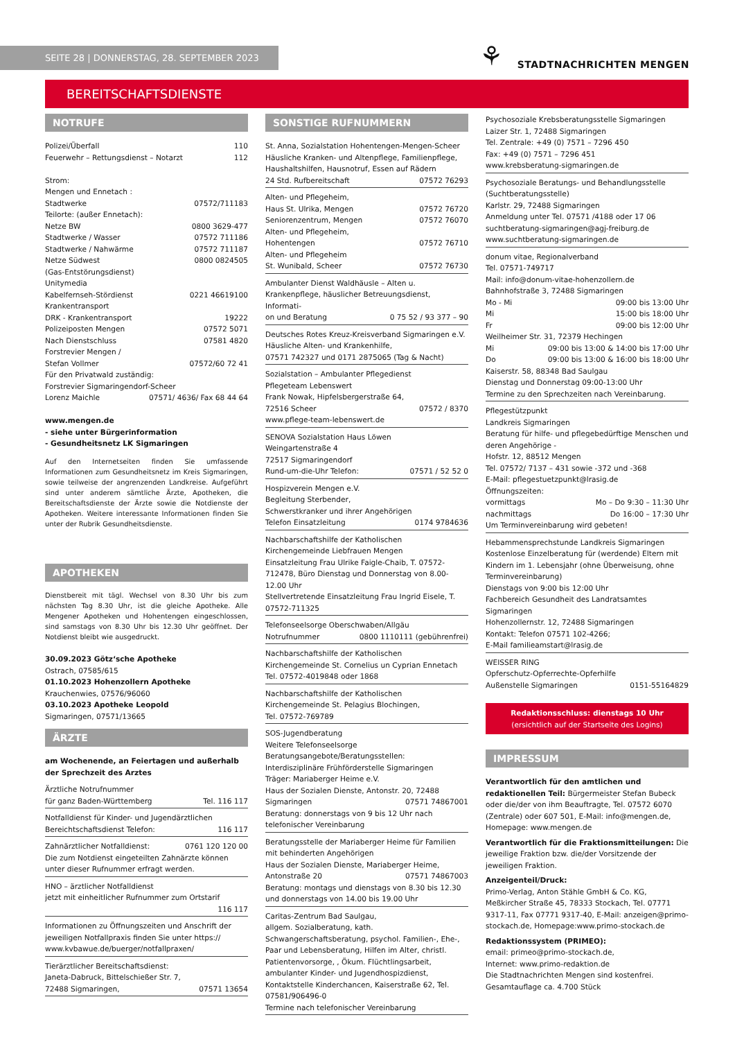SEITE 28 | DONNERSTAG, 28. SEPTEMBER 2023
⚘ STADTNACHRICHTEN MENGEN
BEREITSCHAFTSDIENSTE
NOTRUFE
Polizei/Überfall 110
Feuerwehr – Rettungsdienst – Notarzt 112
Strom:
Mengen und Ennetach :
Stadtwerke 07572/711183
Teilorte: (außer Ennetach):
Netze BW 0800 3629-477
Stadtwerke / Wasser 07572 711186
Stadtwerke / Nahwärme 07572 711187
Netze Südwest 0800 0824505
(Gas-Entstörungsdienst)
Unitymedia
Kabelfernseh-Stördienst 0221 46619100
Krankentransport
DRK - Krankentransport 19222
Polizeiposten Mengen 07572 5071
Nach Dienstschluss 07581 4820
Forstrevier Mengen /
Stefan Vollmer 07572/60 72 41
Für den Privatwald zuständig:
Forstrevier Sigmaringendorf-Scheer
Lorenz Maichle 07571/ 4636/ Fax 68 44 64
www.mengen.de
- siehe unter Bürgerinformation
- Gesundheitsnetz LK Sigmaringen
Auf den Internetseiten finden Sie umfassende Informationen zum Gesundheitsnetz im Kreis Sigmaringen, sowie teilweise der angrenzenden Landkreise. Aufgeführt sind unter anderem sämtliche Ärzte, Apotheken, die Bereitschaftsdienste der Ärzte sowie die Notdienste der Apotheken. Weitere interessante Informationen finden Sie unter der Rubrik Gesundheitsdienste.
APOTHEKEN
Dienstbereit mit tägl. Wechsel von 8.30 Uhr bis zum nächsten Tag 8.30 Uhr, ist die gleiche Apotheke. Alle Mengener Apotheken und Hohentengen eingeschlossen, sind samstags von 8.30 Uhr bis 12.30 Uhr geöffnet. Der Notdienst bleibt wie ausgedruckt.
30.09.2023 Götz‘sche Apotheke
Ostrach, 07585/615
01.10.2023 Hohenzollern Apotheke
Krauchenwies, 07576/96060
03.10.2023 Apotheke Leopold
Sigmaringen, 07571/13665
ÄRZTE
am Wochenende, an Feiertagen und außerhalb der Sprechzeit des Arztes
Ärztliche Notrufnummer
für ganz Baden-Württemberg Tel. 116 117
Notfalldienst für Kinder- und Jugendärztlichen
Bereichtschaftsdienst Telefon: 116 117
Zahnärztlicher Notfalldienst: 0761 120 120 00
Die zum Notdienst eingeteilten Zahnärzte können unter dieser Rufnummer erfragt werden.
HNO – ärztlicher Notfalldienst
jetzt mit einheitlicher Rufnummer zum Ortstarif
116 117
Informationen zu Öffnungszeiten und Anschrift der jeweiligen Notfallpraxis finden Sie unter https:// www.kvbawue.de/buerger/notfallpraxen/
Tierärztlicher Bereitschaftsdienst:
Janeta-Dabruck, Bittelschießer Str. 7,
72488 Sigmaringen, 07571 13654
SONSTIGE RUFNUMMERN
St. Anna, Sozialstation Hohentengen-Mengen-Scheer
Häusliche Kranken- und Altenpflege, Familienpflege, Haushaltshilfen, Hausnotruf, Essen auf Rädern
24 Std. Rufbereitschaft 07572 76293
Alten- und Pflegeheim,
Haus St. Ulrika, Mengen 07572 76720
Seniorenzentrum, Mengen 07572 76070
Alten- und Pflegeheim,
Hohentengen 07572 76710
Alten- und Pflegeheim
St. Wunibald, Scheer 07572 76730
Ambulanter Dienst Waldhäusle – Alten u. Krankenpflege, häuslicher Betreuungsdienst, Informati-
on und Beratung 0 75 52 / 93 377 – 90
Deutsches Rotes Kreuz-Kreisverband Sigmaringen e.V.
Häusliche Alten- und Krankenhilfe,
07571 742327 und 0171 2875065 (Tag & Nacht)
Sozialstation – Ambulanter Pflegedienst
Pflegeteam Lebenswert
Frank Nowak, Hipfelsbergerstraße 64,
72516 Scheer 07572 / 8370
www.pflege-team-lebenswert.de
SENOVA Sozialstation Haus Löwen
Weingartenstraße 4
72517 Sigmaringendorf
Rund-um-die-Uhr Telefon: 07571 / 52 52 0
Hospizverein Mengen e.V.
Begleitung Sterbender,
Schwerstkranker und ihrer Angehörigen
Telefon Einsatzleitung 0174 9784636
Nachbarschaftshilfe der Katholischen Kirchengemeinde Liebfrauen Mengen
Einsatzleitung Frau Ulrike Faigle-Chaib, T. 07572-712478, Büro Dienstag und Donnerstag von 8.00-12.00 Uhr
Stellvertretende Einsatzleitung Frau Ingrid Eisele, T. 07572-711325
Telefonseelsorge Oberschwaben/Allgäu
Notrufnummer 0800 1110111 (gebührenfrei)
Nachbarschaftshilfe der Katholischen Kirchengemeinde St. Cornelius un Cyprian Ennetach
Tel. 07572-4019848 oder 1868
Nachbarschaftshilfe der Katholischen Kirchengemeinde St. Pelagius Blochingen,
Tel. 07572-769789
SOS-Jugendberatung
Weitere Telefonseelsorge
Beratungsangebote/Beratungsstellen:
Interdisziplinäre Frühförderstelle Sigmaringen
Träger: Mariaberger Heime e.V.
Haus der Sozialen Dienste, Antonstr. 20, 72488
Sigmaringen 07571 74867001
Beratung: donnerstags von 9 bis 12 Uhr nach telefonischer Vereinbarung
Beratungsstelle der Mariaberger Heime für Familien mit behinderten Angehörigen
Haus der Sozialen Dienste, Mariaberger Heime,
Antonstraße 20 07571 74867003
Beratung: montags und dienstags von 8.30 bis 12.30 und donnerstags von 14.00 bis 19.00 Uhr
Caritas-Zentrum Bad Saulgau,
allgem. Sozialberatung, kath. Schwangerschaftsberatung, psychol. Familien-, Ehe-, Paar und Lebensberatung, Hilfen im Alter, christl. Patientenvorsorge, , Ökum. Flüchtlingsarbeit, ambulanter Kinder- und Jugendhospizdienst, Kontaktstelle Kinderchancen, Kaiserstraße 62, Tel. 07581/906496-0
Termine nach telefonischer Vereinbarung
Psychosoziale Krebsberatungsstelle Sigmaringen
Laizer Str. 1, 72488 Sigmaringen
Tel. Zentrale: +49 (0) 7571 – 7296 450
Fax: +49 (0) 7571 – 7296 451
www.krebsberatung-sigmaringen.de
Psychosoziale Beratungs- und Behandlungsstelle (Suchtberatungsstelle)
Karlstr. 29, 72488 Sigmaringen
Anmeldung unter Tel. 07571 /4188 oder 17 06
suchtberatung-sigmaringen@agj-freiburg.de
www.suchtberatung-sigmaringen.de
donum vitae, Regionalverband
Tel. 07571-749717
Mail: info@donum-vitae-hohenzollern.de
Bahnhofstraße 3, 72488 Sigmaringen
Mo - Mi 09:00 bis 13:00 Uhr
Mi 15:00 bis 18:00 Uhr
Fr 09:00 bis 12:00 Uhr
Weilheimer Str. 31, 72379 Hechingen
Mi 09:00 bis 13:00 & 14:00 bis 17:00 Uhr
Do 09:00 bis 13:00 & 16:00 bis 18:00 Uhr
Kaiserstr. 58, 88348 Bad Saulgau
Dienstag und Donnerstag 09:00-13:00 Uhr
Termine zu den Sprechzeiten nach Vereinbarung.
Pflegestützpunkt
Landkreis Sigmaringen
Beratung für hilfe- und pflegebedürftige Menschen und deren Angehörige -
Hofstr. 12, 88512 Mengen
Tel. 07572/ 7137 – 431 sowie -372 und -368
E-Mail: pflegestuetzpunkt@lrasig.de
Öffnungszeiten:
vormittags Mo – Do 9:30 – 11:30 Uhr
nachmittags Do 16:00 – 17:30 Uhr
Um Terminvereinbarung wird gebeten!
Hebammensprechstunde Landkreis Sigmaringen
Kostenlose Einzelberatung für (werdende) Eltern mit Kindern im 1. Lebensjahr (ohne Überweisung, ohne Terminvereinbarung)
Dienstags von 9:00 bis 12:00 Uhr
Fachbereich Gesundheit des Landratsamtes Sigmaringen
Hohenzollernstr. 12, 72488 Sigmaringen
Kontakt: Telefon 07571 102-4266;
E-Mail familieamstart@lrasig.de
WEISSER RING
Opferschutz-Opferrechte-Opferhilfe
Außenstelle Sigmaringen 0151-55164829
Redaktionsschluss: dienstags 10 Uhr
(ersichtlich auf der Startseite des Logins)
IMPRESSUM
Verantwortlich für den amtlichen und redaktionellen Teil: Bürgermeister Stefan Bubeck oder die/der von ihm Beauftragte, Tel. 07572 6070 (Zentrale) oder 607 501, E-Mail: info@mengen.de, Homepage: www.mengen.de
Verantwortlich für die Fraktionsmitteilungen: Die jeweilige Fraktion bzw. die/der Vorsitzende der jeweiligen Fraktion.
Anzeigenteil/Druck:
Primo-Verlag, Anton Stähle GmbH & Co. KG, Meßkircher Straße 45, 78333 Stockach, Tel. 07771 9317-11, Fax 07771 9317-40, E-Mail: anzeigen@primo-stockach.de, Homepage:www.primo-stockach.de
Redaktionssystem (PRIMEO):
email: primeo@primo-stockach.de,
Internet: www.primo-redaktion.de
Die Stadtnachrichten Mengen sind kostenfrei.
Gesamtauflage ca. 4.700 Stück